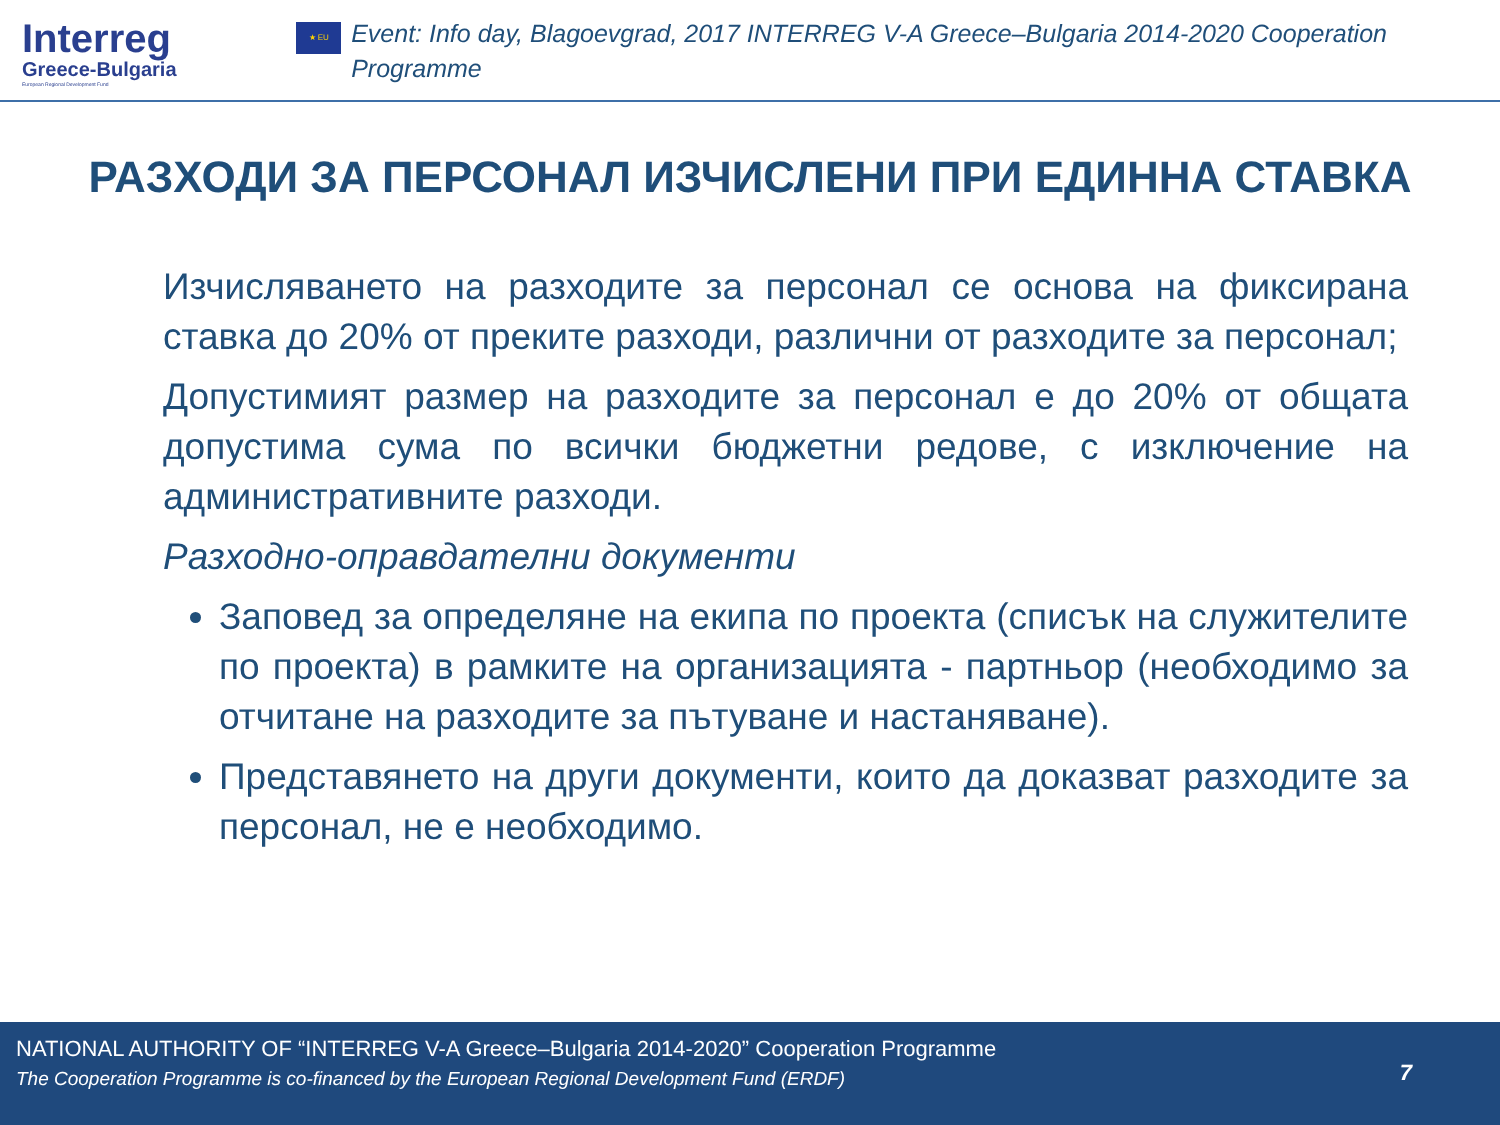Interreg
Greece-Bulgaria
European Regional Development Fund
★ EU
Event: Info day, Blagoevgrad, 2017 INTERREG V-A Greece–Bulgaria 2014-2020 Cooperation Programme
РАЗХОДИ ЗА ПЕРСОНАЛ ИЗЧИСЛЕНИ ПРИ ЕДИННА СТАВКА
Изчисляването на разходите за персонал се основа на фиксирана ставка до 20% от преките разходи, различни от разходите за персонал;
Допустимият размер на разходите за персонал е до 20% от общата допустима сума по всички бюджетни редове, с изключение на административните разходи.
Разходно-оправдателни документи
Заповед за определяне на екипа по проекта (списък на служителите по проекта) в рамките на организацията - партньор (необходимо за отчитане на разходите за пътуване и настаняване).
Представянето на други документи, които да доказват разходите за персонал, не е необходимо.
NATIONAL AUTHORITY OF “INTERREG V-A Greece–Bulgaria 2014-2020” Cooperation Programme
The Cooperation Programme is co-financed by the European Regional Development Fund (ERDF)
7